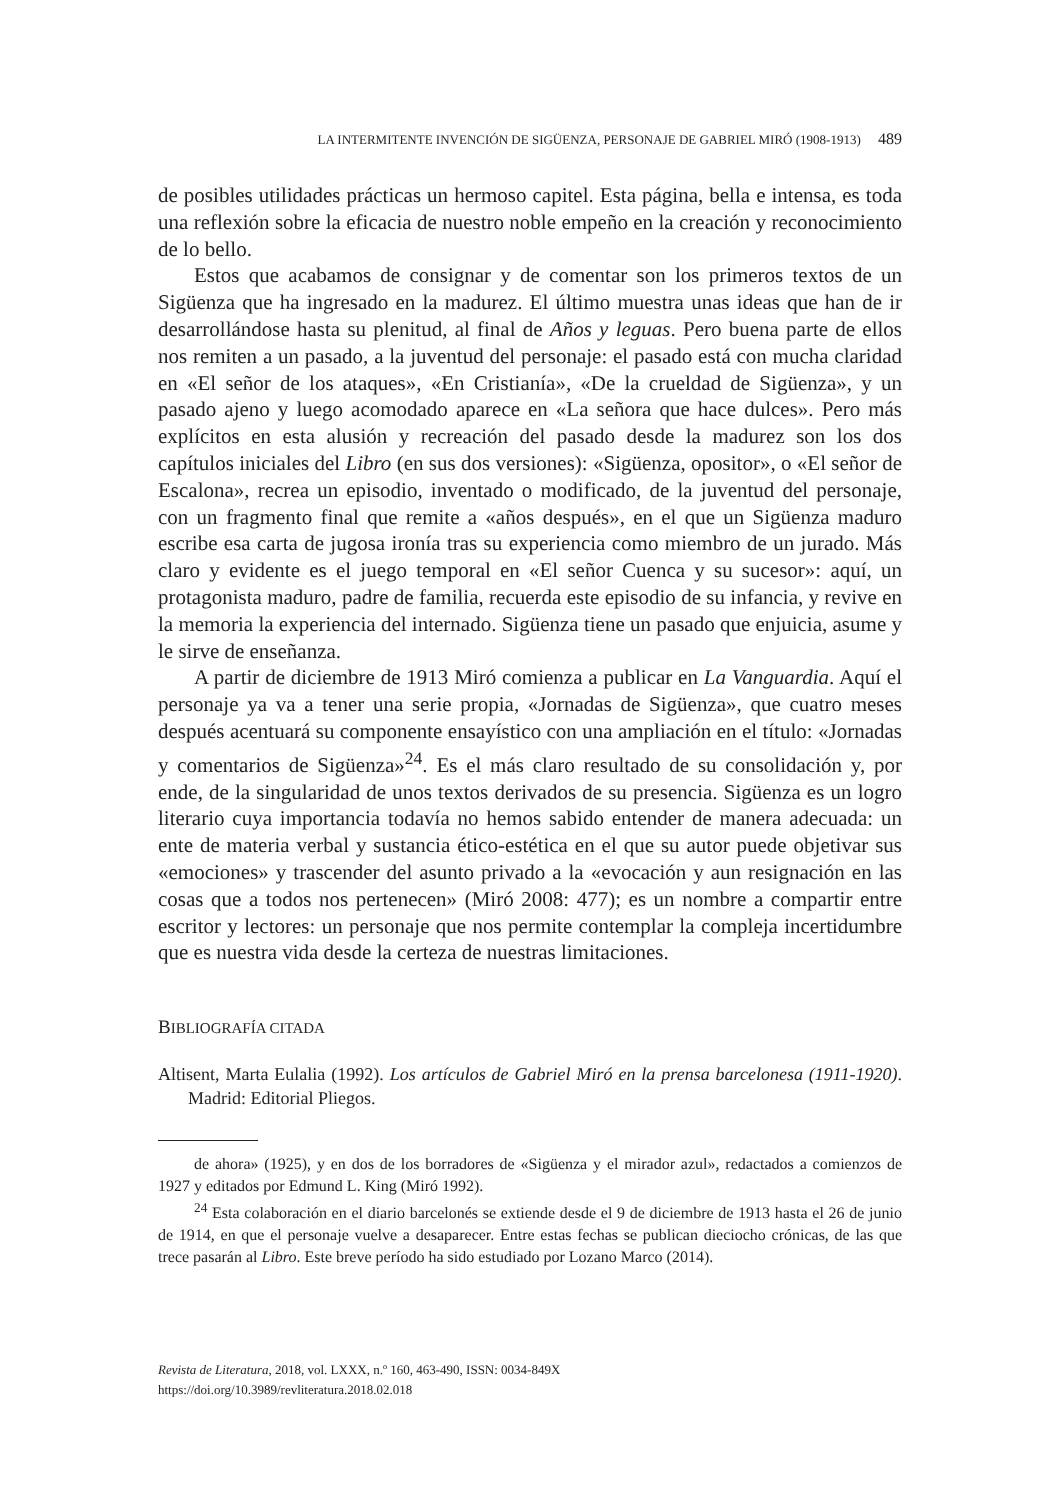LA INTERMITENTE INVENCIÓN DE SIGÜENZA, PERSONAJE DE GABRIEL MIRÓ (1908-1913) 489
de posibles utilidades prácticas un hermoso capitel. Esta página, bella e intensa, es toda una reflexión sobre la eficacia de nuestro noble empeño en la creación y reconocimiento de lo bello.
Estos que acabamos de consignar y de comentar son los primeros textos de un Sigüenza que ha ingresado en la madurez. El último muestra unas ideas que han de ir desarrollándose hasta su plenitud, al final de Años y leguas. Pero buena parte de ellos nos remiten a un pasado, a la juventud del personaje: el pasado está con mucha claridad en «El señor de los ataques», «En Cristianía», «De la crueldad de Sigüenza», y un pasado ajeno y luego acomodado aparece en «La señora que hace dulces». Pero más explícitos en esta alusión y recreación del pasado desde la madurez son los dos capítulos iniciales del Libro (en sus dos versiones): «Sigüenza, opositor», o «El señor de Escalona», recrea un episodio, inventado o modificado, de la juventud del personaje, con un fragmento final que remite a «años después», en el que un Sigüenza maduro escribe esa carta de jugosa ironía tras su experiencia como miembro de un jurado. Más claro y evidente es el juego temporal en «El señor Cuenca y su sucesor»: aquí, un protagonista maduro, padre de familia, recuerda este episodio de su infancia, y revive en la memoria la experiencia del internado. Sigüenza tiene un pasado que enjuicia, asume y le sirve de enseñanza.
A partir de diciembre de 1913 Miró comienza a publicar en La Vanguardia. Aquí el personaje ya va a tener una serie propia, «Jornadas de Sigüenza», que cuatro meses después acentuará su componente ensayístico con una ampliación en el título: «Jornadas y comentarios de Sigüenza»<sup>24</sup>. Es el más claro resultado de su consolidación y, por ende, de la singularidad de unos textos derivados de su presencia. Sigüenza es un logro literario cuya importancia todavía no hemos sabido entender de manera adecuada: un ente de materia verbal y sustancia ético-estética en el que su autor puede objetivar sus «emociones» y trascender del asunto privado a la «evocación y aun resignación en las cosas que a todos nos pertenecen» (Miró 2008: 477); es un nombre a compartir entre escritor y lectores: un personaje que nos permite contemplar la compleja incertidumbre que es nuestra vida desde la certeza de nuestras limitaciones.
BIBLIOGRAFÍA CITADA
Altisent, Marta Eulalia (1992). Los artículos de Gabriel Miró en la prensa barcelonesa (1911-1920). Madrid: Editorial Pliegos.
de ahora» (1925), y en dos de los borradores de «Sigüenza y el mirador azul», redactados a comienzos de 1927 y editados por Edmund L. King (Miró 1992).
<sup>24</sup> Esta colaboración en el diario barcelonés se extiende desde el 9 de diciembre de 1913 hasta el 26 de junio de 1914, en que el personaje vuelve a desaparecer. Entre estas fechas se publican dieciocho crónicas, de las que trece pasarán al Libro. Este breve período ha sido estudiado por Lozano Marco (2014).
Revista de Literatura, 2018, vol. LXXX, n.º 160, 463-490, ISSN: 0034-849X
https://doi.org/10.3989/revliteratura.2018.02.018